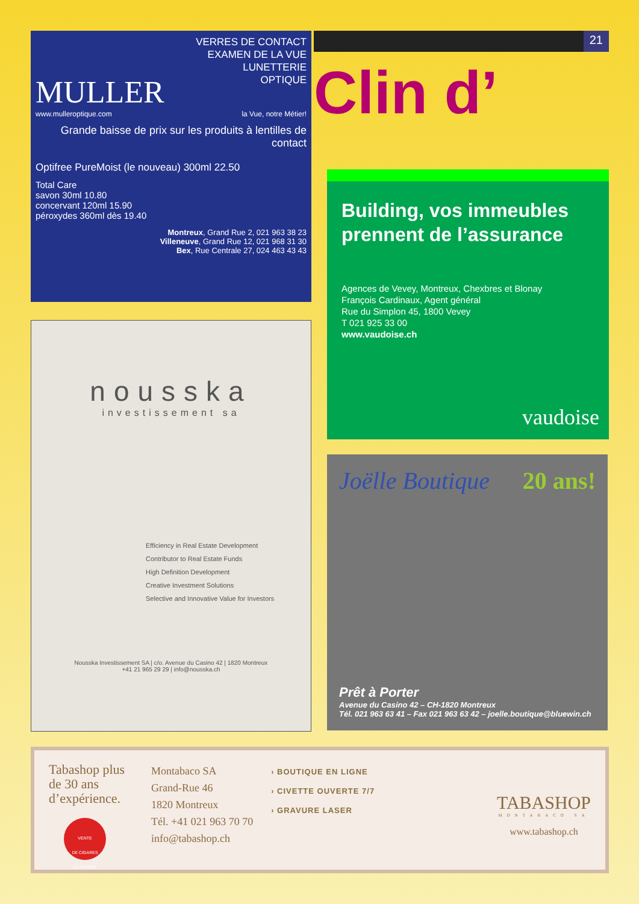VERRES DE CONTACT
EXAMEN DE LA VUE
LUNETTERIE
OPTIQUE
MULLER
www.mulleroptique.com la Vue, notre Métier!
Grande baisse de prix sur les produits à lentilles de contact
Optifree PureMoist (le nouveau) 300ml 22.50
Total Care
savon 30ml 10.80
concervant 120ml 15.90
péroxydes 360ml dès 19.40
Montreux, Grand Rue 2, 021 963 38 23
Villeneuve, Grand Rue 12, 021 968 31 30
Bex, Rue Centrale 27, 024 463 43 43
21
Clin d’
nousska
investissement sa
Efficiency in Real Estate Development
Contributor to Real Estate Funds
High Definition Development
Creative Investment Solutions
Selective and Innovative Value for Investors
Nousska Investissement SA | c/o. Avenue du Casino 42 | 1820 Montreux
+41 21 965 29 29 | info@nousska.ch
Building, vos immeubles prennent de l’assurance
Agences de Vevey, Montreux, Chexbres et Blonay
François Cardinaux, Agent général
Rue du Simplon 45, 1800 Vevey
T 021 925 33 00
www.vaudoise.ch
vaudoise
Joëlle Boutique 20 ans!
Prêt à Porter
Avenue du Casino 42 – CH-1820 Montreux
Tél. 021 963 63 41 – Fax 021 963 63 42 – joelle.boutique@bluewin.ch
Tabashop plus de 30 ans d’expérience.
VENTE
DE CIGARES
À LA PIÈCE
Montabaco SA
Grand-Rue 46
1820 Montreux
Tél. +41 021 963 70 70
info@tabashop.ch
› BOUTIQUE EN LIGNE
› CIVETTE OUVERTE 7/7
› GRAVURE LASER
TABASHOP
MONTABACO SA
www.tabashop.ch